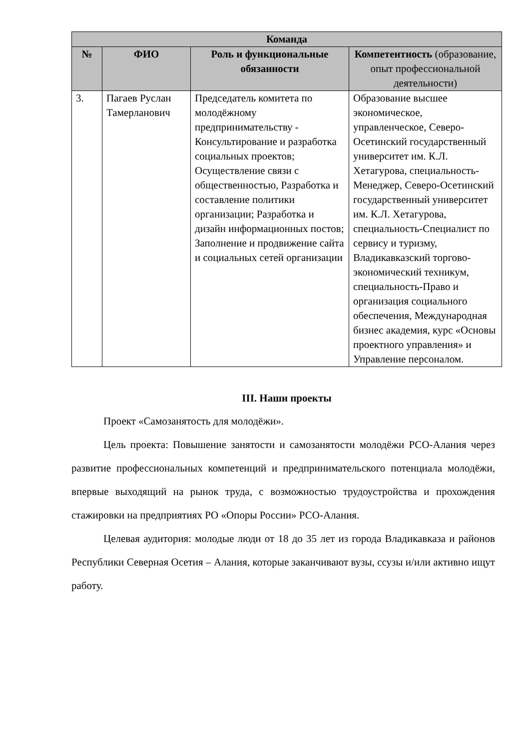| Команда | | | |
| --- | --- | --- | --- |
| № | ФИО | Роль и функциональные обязанности | Компетентность (образование, опыт профессиональной деятельности) |
| 3. | Пагаев Руслан Тамерланович | Председатель комитета по молодёжному предпринимательству - Консультирование и разработка социальных проектов; Осуществление связи с общественностью, Разработка и составление политики организации; Разработка и дизайн информационных постов; Заполнение и продвижение сайта и социальных сетей организации | Образование высшее экономическое, управленческое, Северо-Осетинский государственный университет им. К.Л. Хетагурова, специальность-Менеджер, Северо-Осетинский государственный университет им. К.Л. Хетагурова, специальность-Специалист по сервису и туризму, Владикавказский торгово-экономический техникум, специальность-Право и организация социального обеспечения, Международная бизнес академия, курс «Основы проектного управления» и Управление персоналом. |
III. Наши проекты
Проект «Самозанятость для молодёжи».
Цель проекта: Повышение занятости и самозанятости молодёжи РСО-Алания через развитие профессиональных компетенций и предпринимательского потенциала молодёжи, впервые выходящий на рынок труда, с возможностью трудоустройства и прохождения стажировки на предприятиях РО «Опоры России» РСО-Алания.
Целевая аудитория: молодые люди от 18 до 35 лет из города Владикавказа и районов Республики Северная Осетия – Алания, которые заканчивают вузы, ссузы и/или активно ищут работу.